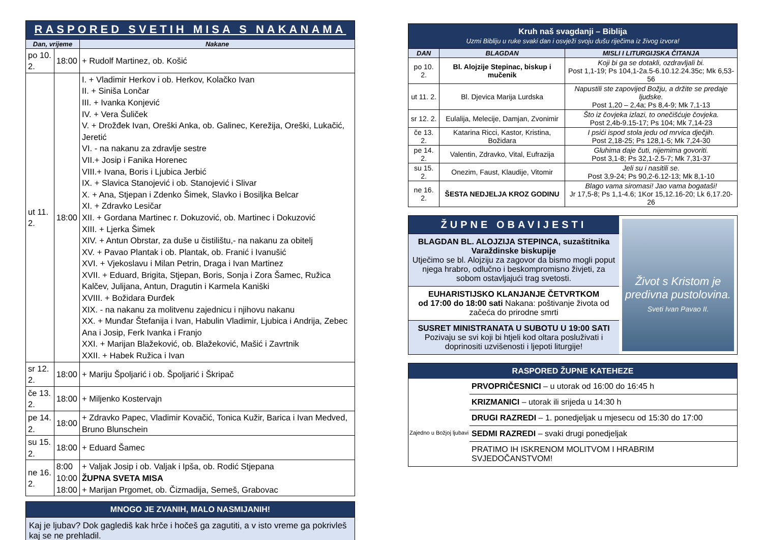| RASPORED SVETIH MISA S NAKANAMA | | |
| Dan, vrijeme | | Nakane |
| po 10. 2. | 18:00 | + Rudolf Martinez, ob. Košić |
| ut 11. 2. | 18:00 | I. + Vladimir Herkov i ob. Herkov, Kolačko Ivan II. + Siniša Lončar III. + Ivanka Konjević IV. + Vera Šuliček V. + Drožđek Ivan, Oreški Anka, ob. Galinec, Kerežija, Oreški, Lukačić, Jeretić VI. - na nakanu za zdravlje sestre VII.+ Josip i Fanika Horenec VIII.+ Ivana, Boris i Ljubica Jerbić IX. + Slavica Stanojević i ob. Stanojević i Slivar X. + Ana, Stjepan i Zdenko Šimek, Slavko i Bosiljka Belcar XI. + Zdravko Lesičar XII. + Gordana Martinec r. Dokuzović, ob. Martinec i Dokuzović XIII. + Ljerka Šimek XIV. + Antun Obrstar, za duše u čistilištu,- na nakanu za obitelj XV. + Pavao Plantak i ob. Plantak, ob. Franić i Ivanušić XVI. + Vjekoslavu i Milan Petrin, Draga i Ivan Martinez XVII. + Eduard, Brigita, Stjepan, Boris, Sonja i Zora Šamec, Ružica Kalčev, Julijana, Antun, Dragutin i Karmela Kaniški XVIII. + Božidara Đurđek XIX. - na nakanu za molitvenu zajednicu i njihovu nakanu XX. + Munđar Štefanija i Ivan, Habulin Vladimir, Ljubica i Andrija, Zebec Ana i Josip, Ferk Ivanka i Franjo XXI. + Marijan Blažeković, ob. Blažeković, Mašić i Zavrtnik XXII. + Habek Ružica i Ivan |
| sr 12. 2. | 18:00 | + Mariju Špoljarić i ob. Špoljarić i Škripač |
| če 13. 2. | 18:00 | + Miljenko Kostervajn |
| pe 14. 2. | 18:00 | + Zdravko Papec, Vladimir Kovačić, Tonica Kužir, Barica i Ivan Medved, Bruno Blunschein |
| su 15. 2. | 18:00 | + Eduard Šamec |
| ne 16. 2. | 8:00 10:00 18:00 | + Valjak Josip i ob. Valjak i Ipša, ob. Rodić Stjepana ŽUPNA SVETA MISA + Marijan Prgomet, ob. Čizmadija, Semeš, Grabovac |
MNOGO JE ZVANIH, MALO NASMIJANIH!
Kaj je ljubav? Dok gaglediš kak hrče i hočeš ga zagutiti, a v isto vreme ga pokrivleš kaj se ne prehladil.
| Kruh naš svagdanji – Biblija Uzmi Bibliju u ruke svaki dan i osvježi svoju dušu riječima iz živog izvora! | | |
| DAN | BLAGDAN | MISLI I LITURGIJSKA ČITANJA |
| po 10. 2. | Bl. Alojzije Stepinac, biskup i mučenik | Koji bi ga se dotakli, ozdravljali bi. Post 1,1-19; Ps 104,1-2a.5-6.10.12.24.35c; Mk 6,53-56 |
| ut 11. 2. | Bl. Djevica Marija Lurdska | Napustili ste zapovijed Božju, a držite se predaje ljudske. Post 1,20 – 2,4a; Ps 8,4-9; Mk 7,1-13 |
| sr 12. 2. | Eulalija, Melecije, Damjan, Zvonimir | Što iz čovjeka izlazi, to onečišćuje čovjeka. Post 2,4b-9.15-17; Ps 104; Mk 7,14-23 |
| če 13. 2. | Katarina Ricci, Kastor, Kristina, Božidara | I psići ispod stola jedu od mrvica dječjih. Post 2,18-25; Ps 128,1-5; Mk 7,24-30 |
| pe 14. 2. | Valentin, Zdravko, Vital, Eufrazija | Gluhima daje čuti, nijemima govoriti. Post 3,1-8; Ps 32,1-2.5-7; Mk 7,31-37 |
| su 15. 2. | Onezim, Faust, Klaudije, Vitomir | Jeli su i nasitili se. Post 3,9-24; Ps 90,2-6.12-13; Mk 8,1-10 |
| ne 16. 2. | ŠESTA NEDJELJA KROZ GODINU | Blago vama siromasi! Jao vama bogataši! Jr 17,5-8; Ps 1,1-4.6; 1Kor 15,12.16-20; Lk 6,17.20-26 |
ŽUPNE OBAVIJESTI
BLAGDAN BL. ALOJZIJA STEPINCA, suzaštitnika Varaždinske biskupije
Utječimo se bl. Alojziju za zagovor da bismo mogli poput njega hrabro, odlučno i beskompromisno živjeti, za sobom ostavljajući trag svetosti.
EUHARISTIJSKO KLANJANJE ČETVRTKOM
od 17:00 do 18:00 sati Nakana: poštivanje života od začeća do prirodne smrti
SUSRET MINISTRANATA U SUBOTU U 19:00 SATI
Pozivaju se svi koji bi htjeli kod oltara posluživati i doprinositi uzvišenosti i ljepoti liturgije!
Život s Kristom je predivna pustolovina.
Sveti Ivan Pavao II.
RASPORED ŽUPNE KATEHEZE
Zajedno u Božjoj ljubavi
PRVOPRIČESNICI – u utorak od 16:00 do 16:45 h
KRIZMANICI – utorak ili srijeda u 14:30 h
DRUGI RAZREDI – 1. ponedjeljak u mjesecu od 15:30 do 17:00
SEDMI RAZREDI – svaki drugi ponedjeljak
PRATIMO IH ISKRENOM MOLITVOM I HRABRIM SVJEDOČANSTVOM!